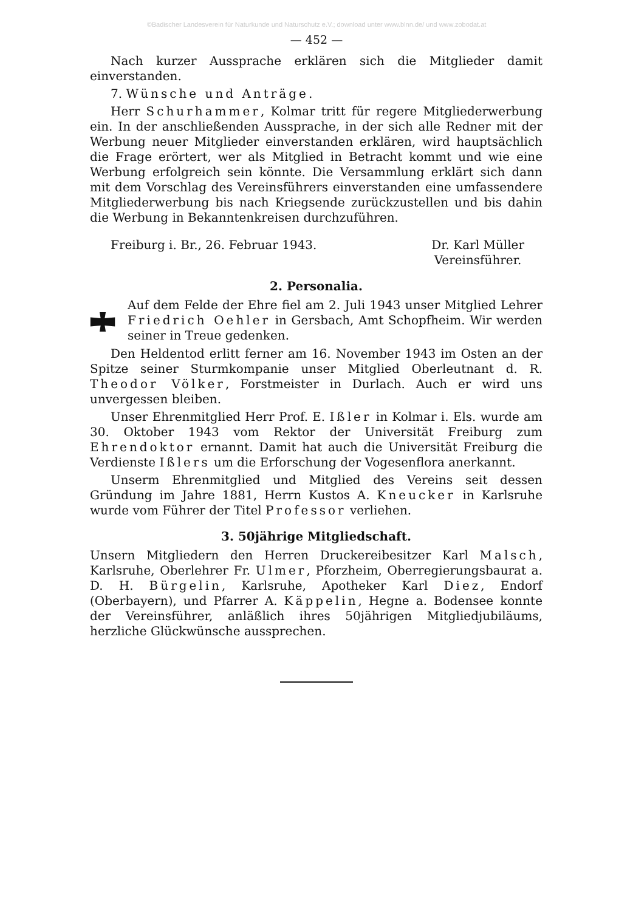©Badischer Landesverein für Naturkunde und Naturschutz e.V.; download unter www.blnn.de/ und www.zobodat.at
— 452 —
Nach kurzer Aussprache erklären sich die Mitglieder damit einverstanden.
7. Wünsche und Anträge.
Herr Schurhammer, Kolmar tritt für regere Mitgliederwerbung ein. In der anschließenden Aussprache, in der sich alle Redner mit der Werbung neuer Mitglieder einverstanden erklären, wird hauptsächlich die Frage erörtert, wer als Mitglied in Betracht kommt und wie eine Werbung erfolgreich sein könnte. Die Versammlung erklärt sich dann mit dem Vorschlag des Vereinsführers einverstanden eine umfassendere Mitgliederwerbung bis nach Kriegsende zurückzustellen und bis dahin die Werbung in Bekanntenkreisen durchzuführen.
Freiburg i. Br., 26. Februar 1943. Dr. Karl Müller
Vereinsführer.
2. Personalia.
Auf dem Felde der Ehre fiel am 2. Juli 1943 unser Mitglied Lehrer Friedrich Oehler in Gersbach, Amt Schopfheim. Wir werden seiner in Treue gedenken.
Den Heldentod erlitt ferner am 16. November 1943 im Osten an der Spitze seiner Sturmkompanie unser Mitglied Oberleutnant d. R. Theodor Völker, Forstmeister in Durlach. Auch er wird uns unvergessen bleiben.
Unser Ehrenmitglied Herr Prof. E. Ißler in Kolmar i. Els. wurde am 30. Oktober 1943 vom Rektor der Universität Freiburg zum Ehrendoktor ernannt. Damit hat auch die Universität Freiburg die Verdienste Ißlers um die Erforschung der Vogesenflora anerkannt.
Unserm Ehrenmitglied und Mitglied des Vereins seit dessen Gründung im Jahre 1881, Herrn Kustos A. Kneucker in Karlsruhe wurde vom Führer der Titel Professor verliehen.
3. 50jährige Mitgliedschaft.
Unsern Mitgliedern den Herren Druckereibesitzer Karl Malsch, Karlsruhe, Oberlehrer Fr. Ulmer, Pforzheim, Oberregierungsbaurat a. D. H. Bürgelin, Karlsruhe, Apotheker Karl Diez, Endorf (Oberbayern), und Pfarrer A. Käppelin, Hegne a. Bodensee konnte der Vereinsführer, anläßlich ihres 50jährigen Mitgliedjubiläums, herzliche Glückwünsche aussprechen.